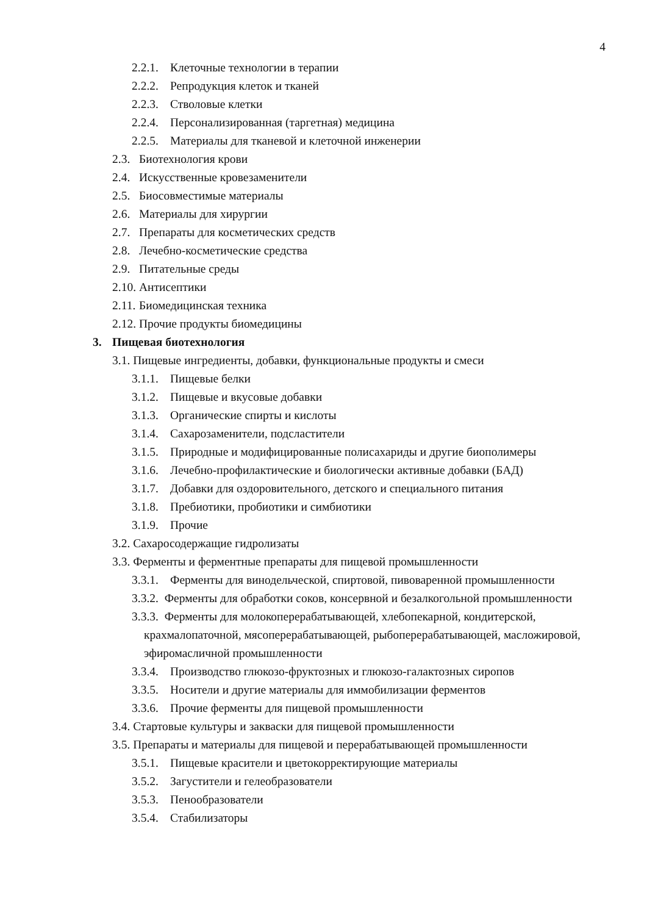4
2.2.1. Клеточные технологии в терапии
2.2.2. Репродукция клеток и тканей
2.2.3. Стволовые клетки
2.2.4. Персонализированная (таргетная) медицина
2.2.5. Материалы для тканевой и клеточной инженерии
2.3. Биотехнология крови
2.4. Искусственные кровезаменители
2.5. Биосовместимые материалы
2.6. Материалы для хирургии
2.7. Препараты для косметических средств
2.8. Лечебно-косметические средства
2.9. Питательные среды
2.10. Антисептики
2.11. Биомедицинская техника
2.12. Прочие продукты биомедицины
3. Пищевая биотехнология
3.1. Пищевые ингредиенты, добавки, функциональные продукты и смеси
3.1.1. Пищевые белки
3.1.2. Пищевые и вкусовые добавки
3.1.3. Органические спирты и кислоты
3.1.4. Сахарозаменители, подсластители
3.1.5. Природные и модифицированные полисахариды и другие биополимеры
3.1.6. Лечебно-профилактические и биологически активные добавки (БАД)
3.1.7. Добавки для оздоровительного, детского и специального питания
3.1.8. Пребиотики, пробиотики и симбиотики
3.1.9. Прочие
3.2. Сахаросодержащие гидролизаты
3.3. Ферменты и ферментные препараты для пищевой промышленности
3.3.1. Ферменты для винодельческой, спиртовой, пивоваренной промышленности
3.3.2. Ферменты для обработки соков, консервной и безалкогольной промышлен­ности
3.3.3. Ферменты для молокоперерабатывающей, хлебопекарной, кондитерской, крахмалопаточной, мясоперерабатывающей, рыбоперерабатывающей, масло­жировой, эфиромасличной промышленности
3.3.4. Производство глюкозо-фруктозных и глюкозо-галактозных сиропов
3.3.5. Носители и другие материалы для иммобилизации ферментов
3.3.6. Прочие ферменты для пищевой промышленности
3.4. Стартовые культуры и закваски для пищевой промышленности
3.5. Препараты и материалы для пищевой и перерабатывающей промышленности
3.5.1. Пищевые красители и цветокорректирующие материалы
3.5.2. Загустители и гелеобразователи
3.5.3. Пенообразователи
3.5.4. Стабилизаторы